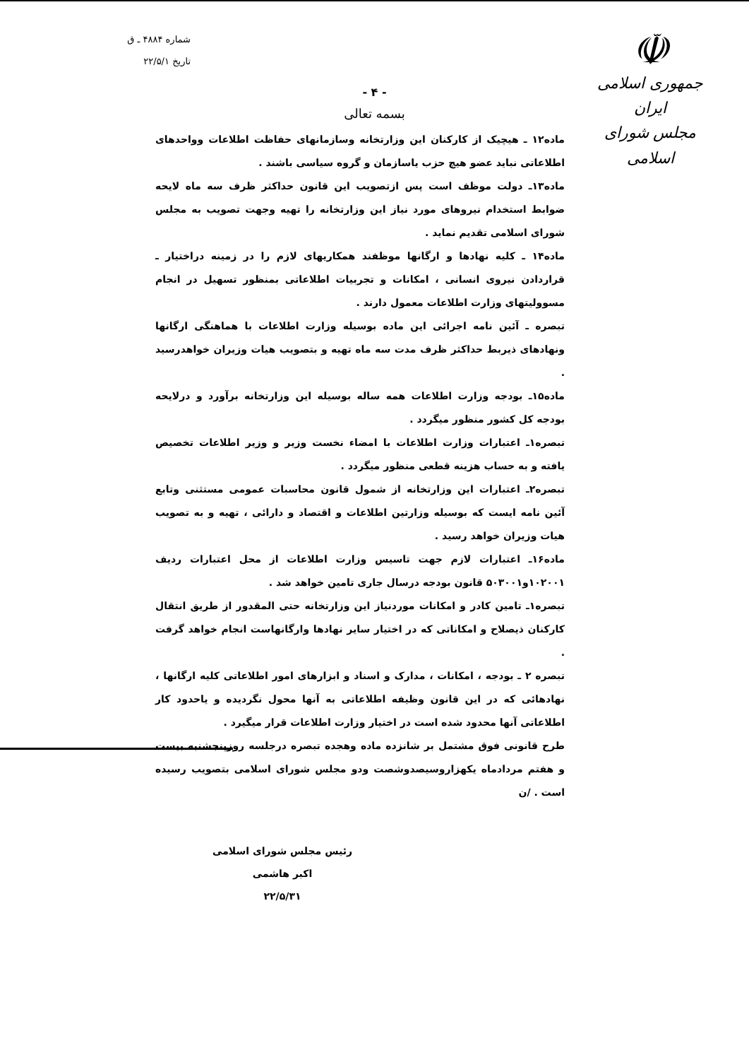☫
جمهوری اسلامی ایران
مجلس شورای اسلامی
شماره ۴۸۸۴ ـ ق
تاریخ ۲۲/۵/۱
- ۴ -
بسمه تعالی
ماده۱۲ ـ هیچیک از کارکنان این وزارتخانه وسازمانهای حفاظت اطلاعات وواحدهای اطلاعاتی نباید عضو هیچ حزب یاسازمان و گروه سیاسی باشند .
ماده۱۳ـ دولت موظف است پس ازتصویب این قانون حداکثر ظرف سه ماه لایحه ضوابط استخدام نیروهای مورد نیاز این وزارتخانه را تهیه وجهت تصویب به مجلس شورای اسلامی تقدیم نماید .
ماده۱۴ ـ کلیه نهادها و ارگانها موظفند همکاریهای لازم را در زمینه دراختیار ـ قراردادن نیروی انسانی ، امکانات و تجربیات اطلاعاتی بمنظور تسهیل در انجام مسوولیتهای وزارت اطلاعات معمول دارند .
تبصره ـ آئین نامه اجرائی این ماده بوسیله وزارت اطلاعات با هماهنگی ارگانها ونهادهای ذیربط حداکثر ظرف مدت سه ماه تهیه و بتصویب هیات وزیران خواهدرسید .
ماده۱۵ـ بودجه وزارت اطلاعات همه ساله بوسیله این وزارتخانه برآورد و درلایحه بودجه کل کشور منظور میگردد .
تبصره۱ـ اعتبارات وزارت اطلاعات با امضاء نخست وزیر و وزیر اطلاعات تخصیص یافته و به حساب هزینه قطعی منظور میگردد .
تبصره۲ـ اعتبارات این وزارتخانه از شمول قانون محاسبات عمومی مستثنی وتابع آئین نامه ایست که بوسیله وزارتین اطلاعات و اقتصاد و دارائی ، تهیه و به تصویب هیات وزیران خواهد رسید .
ماده۱۶ـ اعتبارات لازم جهت تاسیس وزارت اطلاعات از محل اعتبارات ردیف ۱۰۲۰۰۱و۵۰۳۰۰۱ قانون بودجه درسال جاری تامین خواهد شد .
تبصره۱ـ تامین کادر و امکانات موردنیاز این وزارتخانه حتی المقدور از طریق انتقال کارکنان ذیصلاح و امکاناتی که در اختیار سایر نهادها وارگانهاست انجام خواهد گرفت .
تبصره ۲ ـ بودجه ، امکانات ، مدارک و اسناد و ابزارهای امور اطلاعاتی کلیه ارگانها ، نهادهائی که در این قانون وظیفه اطلاعاتی به آنها محول نگردیده و یاحدود کار اطلاعاتی آنها محدود شده است در اختیار وزارت اطلاعات قرار میگیرد .
طرح قانونی فوق مشتمل بر شانزده ماده وهجده تبصره درجلسه روزپنجشنبه بیست و هفتم مردادماه یکهزاروسیصدوشصت ودو مجلس شورای اسلامی بتصویب رسیده است . /ن
رئیس مجلس شورای اسلامی
اکبر هاشمی
۲۲/۵/۳۱